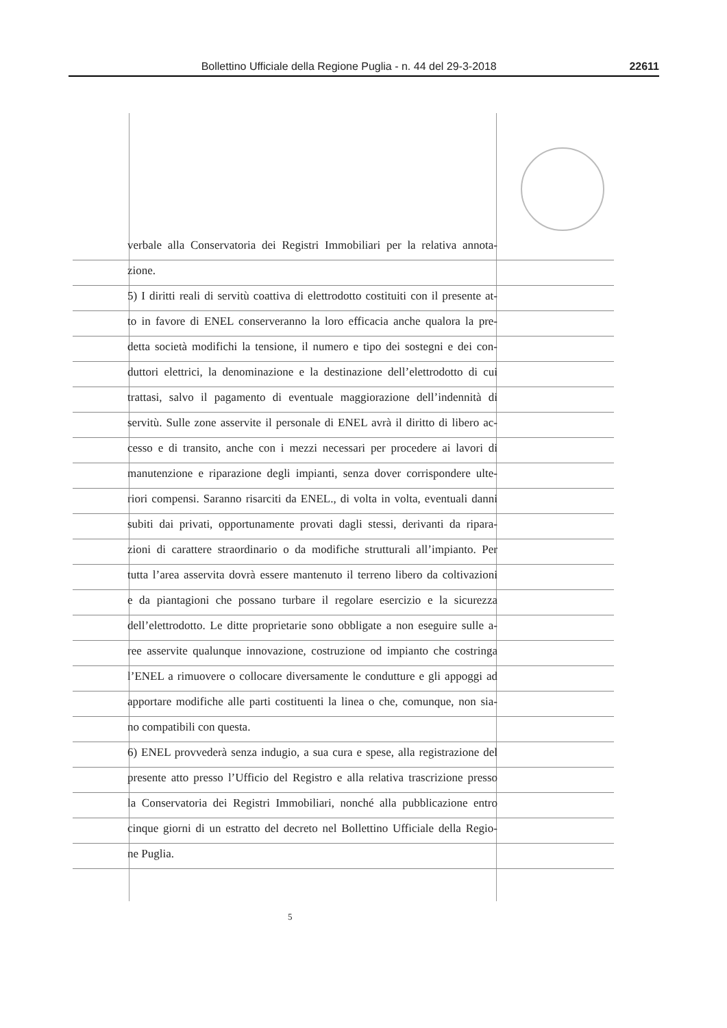Bollettino Ufficiale della Regione Puglia - n. 44 del 29-3-2018 22611
verbale alla Conservatoria dei Registri Immobiliari per la relativa annota-
zione.
5) I diritti reali di servitù coattiva di elettrodotto costituiti con il presente at-
to in favore di ENEL conserveranno la loro efficacia anche qualora la pre-
detta società modifichi la tensione, il numero e tipo dei sostegni e dei con-
duttori elettrici, la denominazione e la destinazione dell’elettrodotto di cui
trattasi, salvo il pagamento di eventuale maggiorazione dell’indennità di
servitù. Sulle zone asservite il personale di ENEL avrà il diritto di libero ac-
cesso e di transito, anche con i mezzi necessari per procedere ai lavori di
manutenzione e riparazione degli impianti, senza dover corrispondere ulte-
riori compensi. Saranno risarciti da ENEL., di volta in volta, eventuali danni
subiti dai privati, opportunamente provati dagli stessi, derivanti da ripara-
zioni di carattere straordinario o da modifiche strutturali all’impianto. Per
tutta l’area asservita dovrà essere mantenuto il terreno libero da coltivazioni
e da piantagioni che possano turbare il regolare esercizio e la sicurezza
dell’elettrodotto. Le ditte proprietarie sono obbligate a non eseguire sulle a-
ree asservite qualunque innovazione, costruzione od impianto che costringa
l’ENEL a rimuovere o collocare diversamente le condutture e gli appoggi ad
apportare modifiche alle parti costituenti la linea o che, comunque, non sia-
no compatibili con questa.
6) ENEL provvederà senza indugio, a sua cura e spese, alla registrazione del
presente atto presso l’Ufficio del Registro e alla relativa trascrizione presso
la Conservatoria dei Registri Immobiliari, nonché alla pubblicazione entro
cinque giorni di un estratto del decreto nel Bollettino Ufficiale della Regio-
ne Puglia.
5